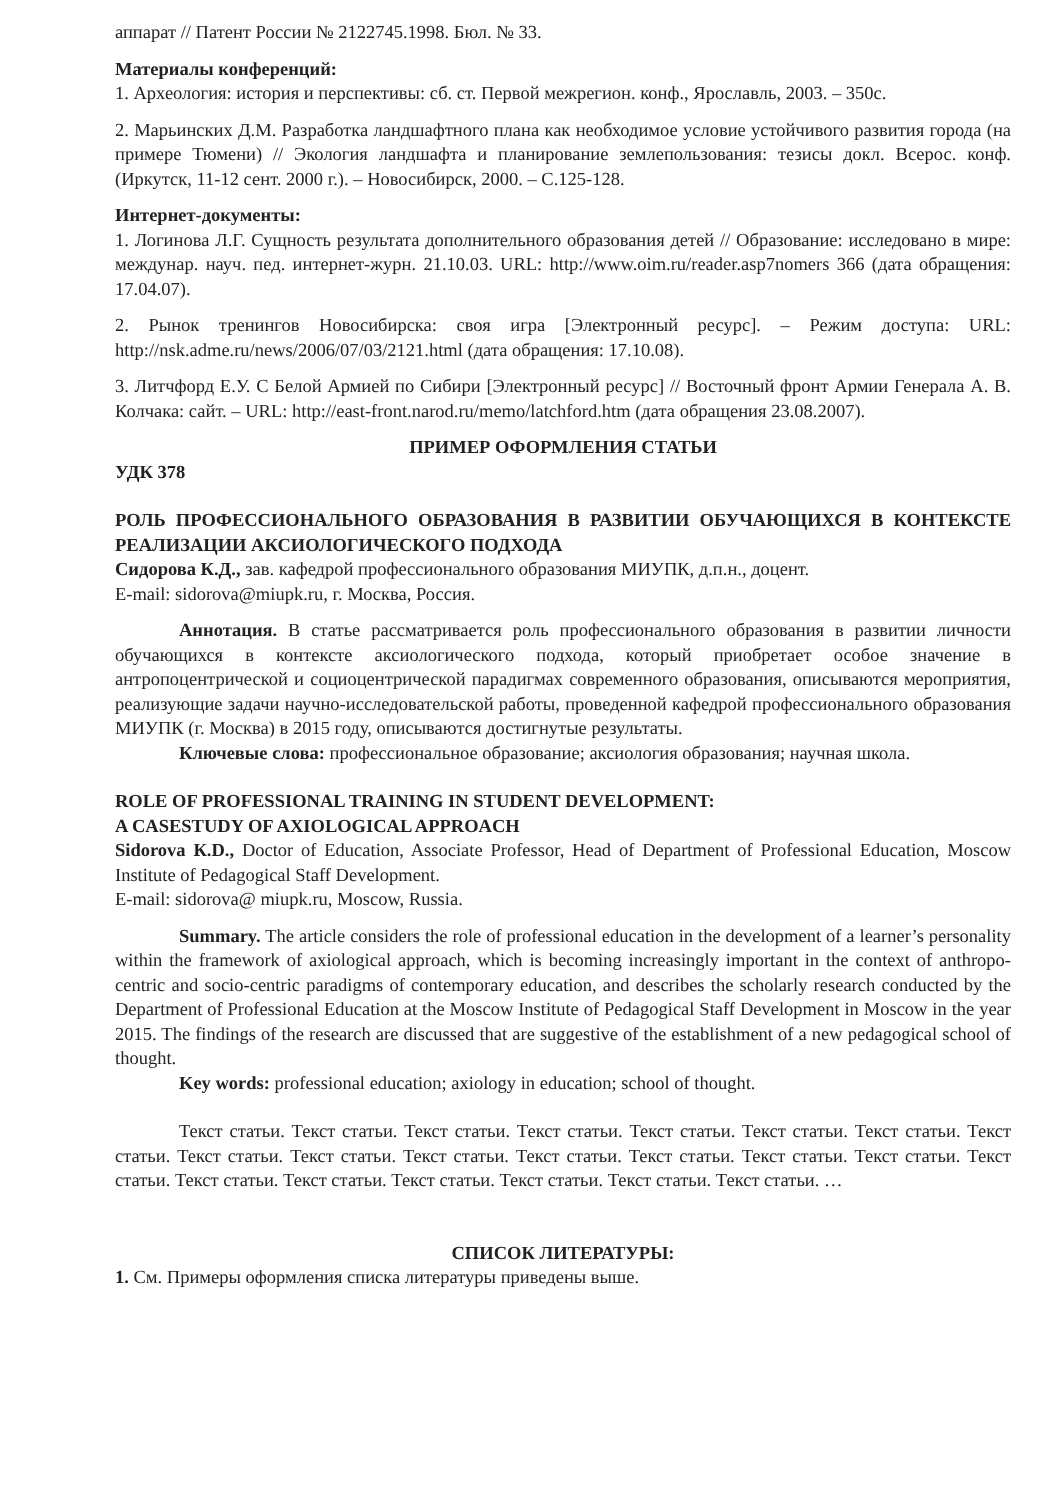аппарат // Патент России № 2122745.1998. Бюл. № 33.
Материалы конференций:
1. Археология: история и перспективы: сб. ст. Первой межрегион. конф., Ярославль, 2003. – 350с.
2. Марьинских Д.М. Разработка ландшафтного плана как необходимое условие устойчивого развития города (на примере Тюмени) // Экология ландшафта и планирование землепользования: тезисы докл. Всерос. конф. (Иркутск, 11-12 сент. 2000 г.). – Новосибирск, 2000. – С.125-128.
Интернет-документы:
1. Логинова Л.Г. Сущность результата дополнительного образования детей // Образование: исследовано в мире: междунар. науч. пед. интернет-журн. 21.10.03. URL: http://www.oim.ru/reader.asp7nomers 366 (дата обращения: 17.04.07).
2. Рынок тренингов Новосибирска: своя игра [Электронный ресурс]. – Режим доступа: URL: http://nsk.adme.ru/news/2006/07/03/2121.html (дата обращения: 17.10.08).
3. Литчфорд Е.У. С Белой Армией по Сибири [Электронный ресурс] // Восточный фронт Армии Генерала А. В. Колчака: сайт. – URL: http://east-front.narod.ru/memo/latchford.htm (дата обращения 23.08.2007).
ПРИМЕР ОФОРМЛЕНИЯ СТАТЬИ
УДК 378
РОЛЬ ПРОФЕССИОНАЛЬНОГО ОБРАЗОВАНИЯ В РАЗВИТИИ ОБУЧАЮЩИХСЯ В КОНТЕКСТЕ РЕАЛИЗАЦИИ АКСИОЛОГИЧЕСКОГО ПОДХОДА
Сидорова К.Д., зав. кафедрой профессионального образования МИУПК, д.п.н., доцент.
E-mail: sidorova@miupk.ru, г. Москва, Россия.
Аннотация. В статье рассматривается роль профессионального образования в развитии личности обучающихся в контексте аксиологического подхода, который приобретает особое значение в антропоцентрической и социоцентрической парадигмах современного образования, описываются мероприятия, реализующие задачи научно-исследовательской работы, проведенной кафедрой профессионального образования МИУПК (г. Москва) в 2015 году, описываются достигнутые результаты.
Ключевые слова: профессиональное образование; аксиология образования; научная школа.
ROLE OF PROFESSIONAL TRAINING IN STUDENT DEVELOPMENT:
A CASESTUDY OF AXIOLOGICAL APPROACH
Sidorova К.D., Doctor of Education, Associate Professor, Head of Department of Professional Education, Moscow Institute of Pedagogical Staff Development.
E-mail: sidorova@ miupk.ru, Moscow, Russia.
Summary. The article considers the role of professional education in the development of a learner’s personality within the framework of axiological approach, which is becoming increasingly important in the context of anthropo-centric and socio-centric paradigms of contemporary education, and describes the scholarly research conducted by the Department of Professional Education at the Moscow Institute of Pedagogical Staff Development in Moscow in the year 2015. The findings of the research are discussed that are suggestive of the establishment of a new pedagogical school of thought.
Key words: professional education; axiology in education; school of thought.
Текст статьи. Текст статьи. Текст статьи. Текст статьи. Текст статьи. Текст статьи. Текст статьи. Текст статьи. Текст статьи. Текст статьи. Текст статьи. Текст статьи. Текст статьи. Текст статьи. Текст статьи. Текст статьи. Текст статьи. Текст статьи. Текст статьи. Текст статьи. Текст статьи. Текст статьи. …
СПИСОК ЛИТЕРАТУРЫ:
1. См. Примеры оформления списка литературы приведены выше.